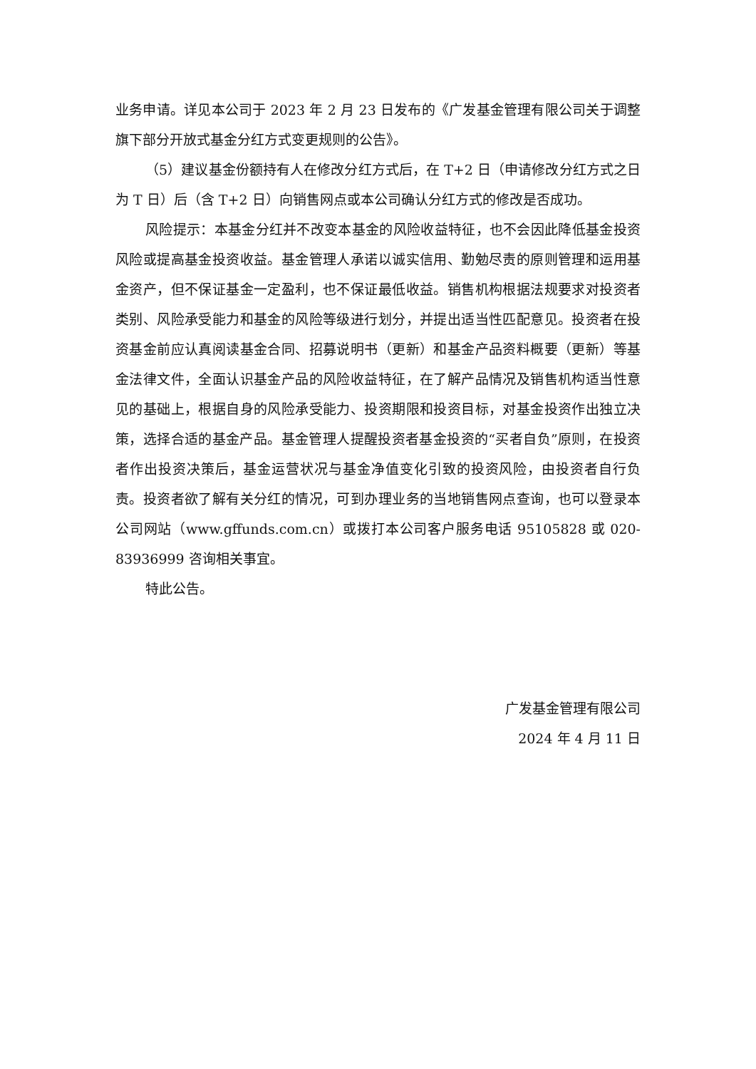业务申请。详见本公司于 2023 年 2 月 23 日发布的《广发基金管理有限公司关于调整旗下部分开放式基金分红方式变更规则的公告》。
（5）建议基金份额持有人在修改分红方式后，在 T+2 日（申请修改分红方式之日为 T 日）后（含 T+2 日）向销售网点或本公司确认分红方式的修改是否成功。
风险提示：本基金分红并不改变本基金的风险收益特征，也不会因此降低基金投资风险或提高基金投资收益。基金管理人承诺以诚实信用、勤勉尽责的原则管理和运用基金资产，但不保证基金一定盈利，也不保证最低收益。销售机构根据法规要求对投资者类别、风险承受能力和基金的风险等级进行划分，并提出适当性匹配意见。投资者在投资基金前应认真阅读基金合同、招募说明书（更新）和基金产品资料概要（更新）等基金法律文件，全面认识基金产品的风险收益特征，在了解产品情况及销售机构适当性意见的基础上，根据自身的风险承受能力、投资期限和投资目标，对基金投资作出独立决策，选择合适的基金产品。基金管理人提醒投资者基金投资的“买者自负”原则，在投资者作出投资决策后，基金运营状况与基金净值变化引致的投资风险，由投资者自行负责。投资者欲了解有关分红的情况，可到办理业务的当地销售网点查询，也可以登录本公司网站（www.gffunds.com.cn）或拨打本公司客户服务电话 95105828 或 020-83936999 咨询相关事宜。
特此公告。
广发基金管理有限公司
2024 年 4 月 11 日